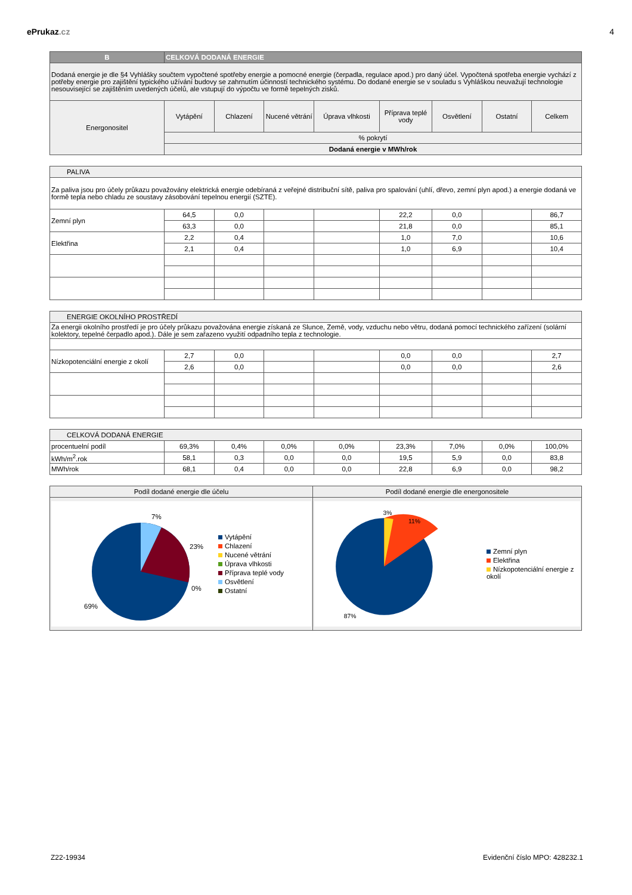ePrukaz.cz 4
| B | CELKOVÁ DODANÁ ENERGIE | | | | | | | |
| Dodaná energie je dle §4 Vyhlášky součtem vypočtené spotřeby energie a pomocné energie (čerpadla, regulace apod.) pro daný účel. Vypočtená spotřeba energie vychází z potřeby energie pro zajištění typického užívání budovy se zahrnutím účinností technického systému. Do dodané energie se v souladu s Vyhláškou neuvažují technologie nesouvisející se zajištěním uvedených účelů, ale vstupují do výpočtu ve formě tepelných zisků. | | | | | | | | |
| Energonositel | Vytápění | Chlazení | Nucené větrání | Úprava vlhkosti | Příprava teplé vody | Osvětlení | Ostatní | Celkem |
| | % pokrytí | | | | | | | |
| | Dodaná energie v MWh/rok | | | | | | | |
| PALIVA | | | | | | | | |
| Za paliva jsou pro účely průkazu považovány elektrická energie odebíraná z veřejné distribuční sítě, paliva pro spalování (uhlí, dřevo, zemní plyn apod.) a energie dodaná ve formě tepla nebo chladu ze soustavy zásobování tepelnou energií (SZTE). | | | | | | | | |
| Zemní plyn | 64,5 | 0,0 | | | 22,2 | 0,0 | | 86,7 |
| | 63,3 | 0,0 | | | 21,8 | 0,0 | | 85,1 |
| Elektřina | 2,2 | 0,4 | | | 1,0 | 7,0 | | 10,6 |
| | 2,1 | 0,4 | | | 1,0 | 6,9 | | 10,4 |
| ENERGIE OKOLNÍHO PROSTŘEDÍ | | | | | | | | |
| Za energii okolního prostředí je pro účely průkazu považována energie získaná ze Slunce, Země, vody, vzduchu nebo větru, dodaná pomocí technického zařízení (solární kolektory, tepelné čerpadlo apod.). Dále je sem zařazeno využití odpadního tepla z technologie. | | | | | | | | |
| Nízkopotenciální energie z okolí | 2,7 | 0,0 | | | 0,0 | 0,0 | | 2,7 |
| | 2,6 | 0,0 | | | 0,0 | 0,0 | | 2,6 |
| CELKOVÁ DODANÁ ENERGIE | | | | | | | | |
| procentuelní podíl | 69,3% | 0,4% | 0,0% | 0,0% | 23,3% | 7,0% | 0,0% | 100,0% |
| kWh/m<sup>2</sup>.rok | 58,1 | 0,3 | 0,0 | 0,0 | 19,5 | 5,9 | 0,0 | 83,8 |
| MWh/rok | 68,1 | 0,4 | 0,0 | 0,0 | 22,8 | 6,9 | 0,0 | 98,2 |
| Podíl dodané energie dle účelu | Podíl dodané energie dle energonositele |
| 7% 23% 0% 69% Vytápění Chlazení Nucené větrání Úprava vlhkosti Příprava teplé vody Osvětlení Ostatní | 3% 11% 87% Zemní plyn Elektřina Nízkopotenciální energie z okolí |
Z22-19934 Evidenční číslo MPO: 428232.1